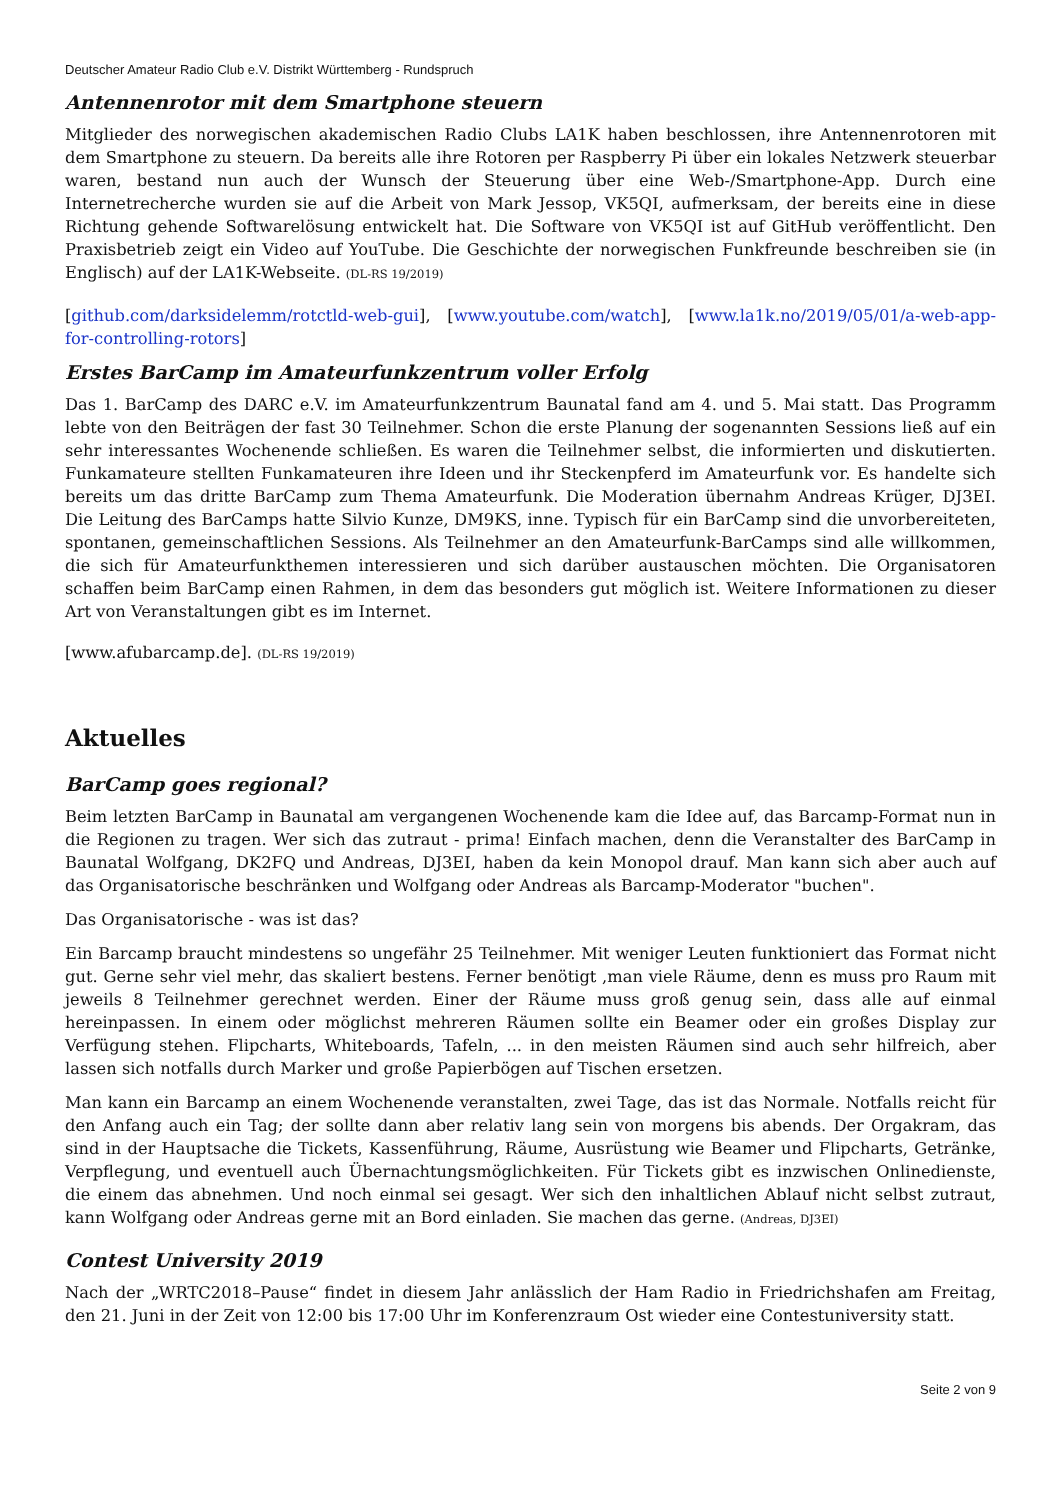Deutscher Amateur Radio Club e.V. Distrikt Württemberg - Rundspruch
Antennenrotor mit dem Smartphone steuern
Mitglieder des norwegischen akademischen Radio Clubs LA1K haben beschlossen, ihre Antennenrotoren mit dem Smartphone zu steuern. Da bereits alle ihre Rotoren per Raspberry Pi über ein lokales Netzwerk steuerbar waren, bestand nun auch der Wunsch der Steuerung über eine Web-/Smartphone-App. Durch eine Internetrecherche wurden sie auf die Arbeit von Mark Jessop, VK5QI, aufmerksam, der bereits eine in diese Richtung gehende Softwarelösung entwickelt hat. Die Software von VK5QI ist auf GitHub veröffentlicht. Den Praxisbetrieb zeigt ein Video auf YouTube. Die Geschichte der norwegischen Funkfreunde beschreiben sie (in Englisch) auf der LA1K-Webseite. (DL-RS 19/2019)
[github.com/darksidelemm/rotctld-web-gui], [www.youtube.com/watch], [www.la1k.no/2019/05/01/a-web-app-for-controlling-rotors]
Erstes BarCamp im Amateurfunkzentrum voller Erfolg
Das 1. BarCamp des DARC e.V. im Amateurfunkzentrum Baunatal fand am 4. und 5. Mai statt. Das Programm lebte von den Beiträgen der fast 30 Teilnehmer. Schon die erste Planung der sogenannten Sessions ließ auf ein sehr interessantes Wochenende schließen. Es waren die Teilnehmer selbst, die informierten und diskutierten. Funkamateure stellten Funkamateuren ihre Ideen und ihr Steckenpferd im Amateurfunk vor. Es handelte sich bereits um das dritte BarCamp zum Thema Amateurfunk. Die Moderation übernahm Andreas Krüger, DJ3EI. Die Leitung des BarCamps hatte Silvio Kunze, DM9KS, inne. Typisch für ein BarCamp sind die unvorbereiteten, spontanen, gemeinschaftlichen Sessions. Als Teilnehmer an den Amateurfunk-BarCamps sind alle willkommen, die sich für Amateurfunkthemen interessieren und sich darüber austauschen möchten. Die Organisatoren schaffen beim BarCamp einen Rahmen, in dem das besonders gut möglich ist. Weitere Informationen zu dieser Art von Veranstaltungen gibt es im Internet.
[www.afubarcamp.de]. (DL-RS 19/2019)
Aktuelles
BarCamp goes regional?
Beim letzten BarCamp in Baunatal am vergangenen Wochenende kam die Idee auf, das Barcamp-Format nun in die Regionen zu tragen. Wer sich das zutraut - prima! Einfach machen, denn die Veranstalter des BarCamp in Baunatal Wolfgang, DK2FQ und Andreas, DJ3EI, haben da kein Monopol drauf. Man kann sich aber auch auf das Organisatorische beschränken und Wolfgang oder Andreas als Barcamp-Moderator "buchen".
Das Organisatorische - was ist das?
Ein Barcamp braucht mindestens so ungefähr 25 Teilnehmer. Mit weniger Leuten funktioniert das Format nicht gut. Gerne sehr viel mehr, das skaliert bestens. Ferner benötigt ,man viele Räume, denn es muss pro Raum mit jeweils 8 Teilnehmer gerechnet werden. Einer der Räume muss groß genug sein, dass alle auf einmal hereinpassen. In einem oder möglichst mehreren Räumen sollte ein Beamer oder ein großes Display zur Verfügung stehen. Flipcharts, Whiteboards, Tafeln, ... in den meisten Räumen sind auch sehr hilfreich, aber lassen sich notfalls durch Marker und große Papierbögen auf Tischen ersetzen.
Man kann ein Barcamp an einem Wochenende veranstalten, zwei Tage, das ist das Normale. Notfalls reicht für den Anfang auch ein Tag; der sollte dann aber relativ lang sein von morgens bis abends. Der Orgakram, das sind in der Hauptsache die Tickets, Kassenführung, Räume, Ausrüstung wie Beamer und Flipcharts, Getränke, Verpflegung, und eventuell auch Übernachtungsmöglichkeiten. Für Tickets gibt es inzwischen Onlinedienste, die einem das abnehmen. Und noch einmal sei gesagt. Wer sich den inhaltlichen Ablauf nicht selbst zutraut, kann Wolfgang oder Andreas gerne mit an Bord einladen. Sie machen das gerne. (Andreas, DJ3EI)
Contest University 2019
Nach der „WRTC2018–Pause“ findet in diesem Jahr anlässlich der Ham Radio in Friedrichshafen am Freitag, den 21. Juni in der Zeit von 12:00 bis 17:00 Uhr im Konferenzraum Ost wieder eine Contestuniversity statt.
Seite 2 von 9